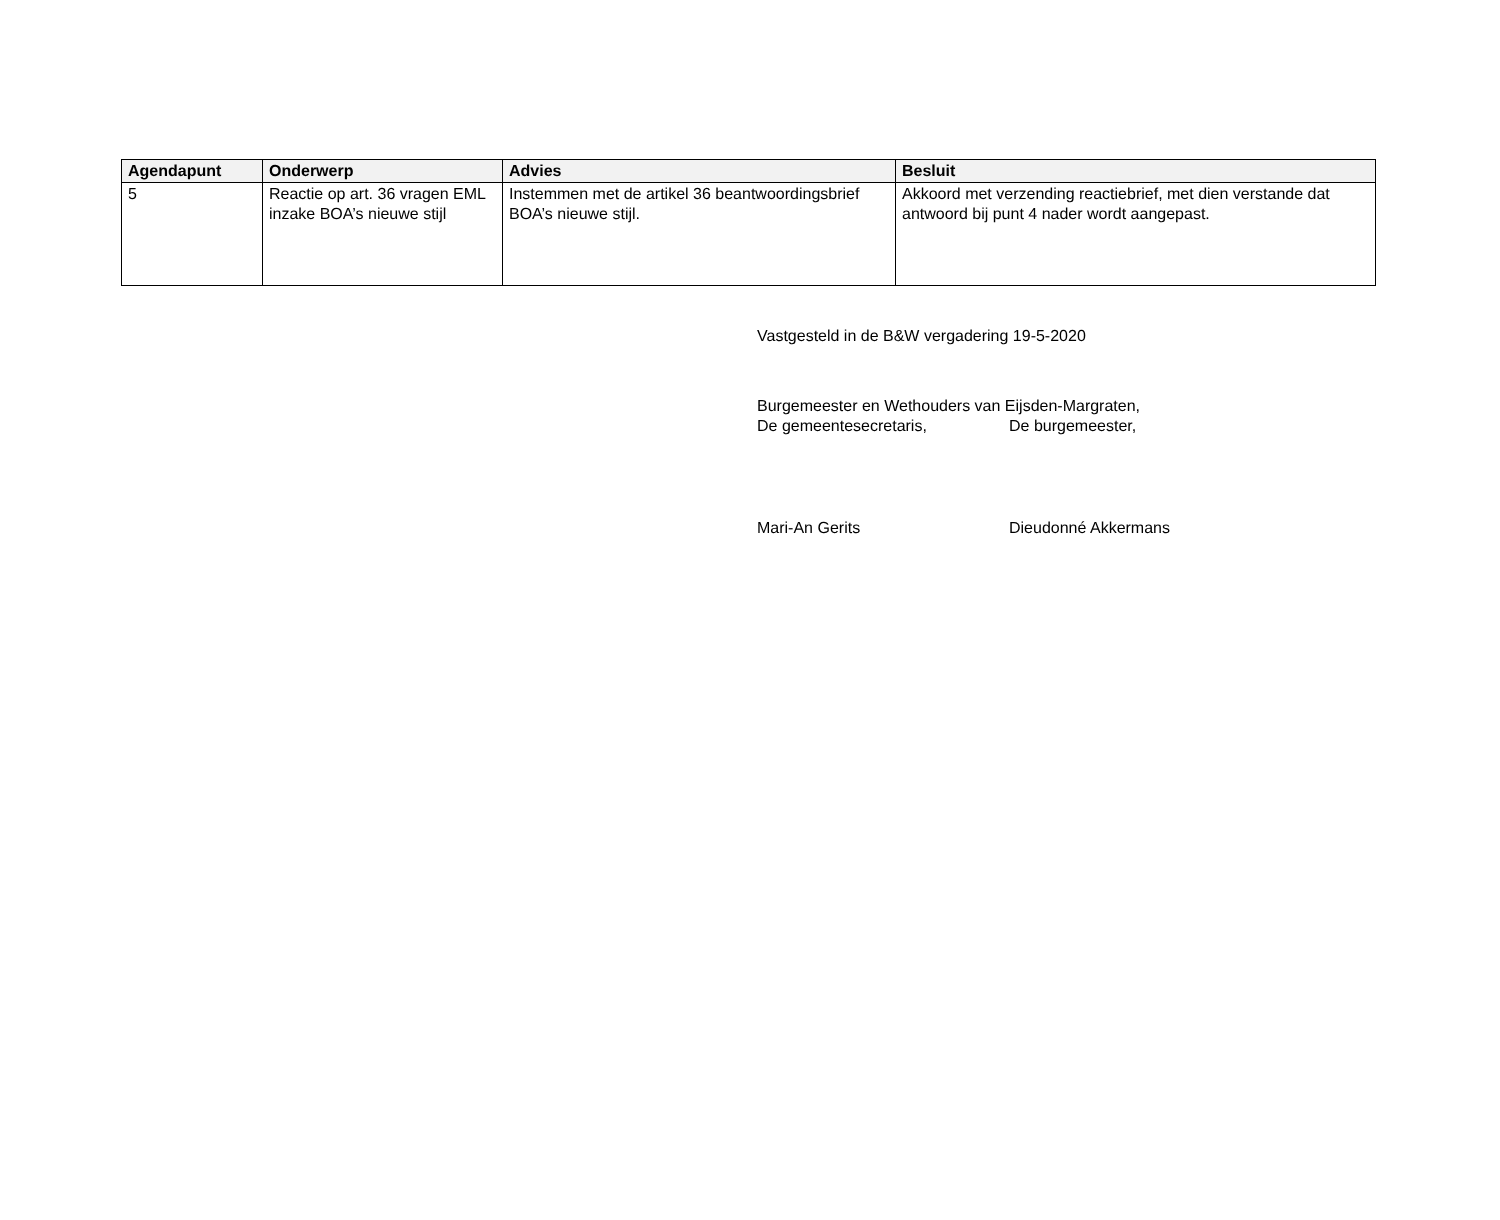| Agendapunt | Onderwerp | Advies | Besluit |
| --- | --- | --- | --- |
| 5 | Reactie op art. 36 vragen EML inzake BOA’s nieuwe stijl | Instemmen met de artikel 36 beantwoordingsbrief BOA’s nieuwe stijl. | Akkoord met verzending reactiebrief, met dien verstande dat antwoord bij punt 4 nader wordt aangepast. |
Vastgesteld in de B&W vergadering 19-5-2020
Burgemeester en Wethouders van Eijsden-Margraten,
De gemeentesecretaris, De burgemeester,
Mari-An Gerits Dieudonné Akkermans